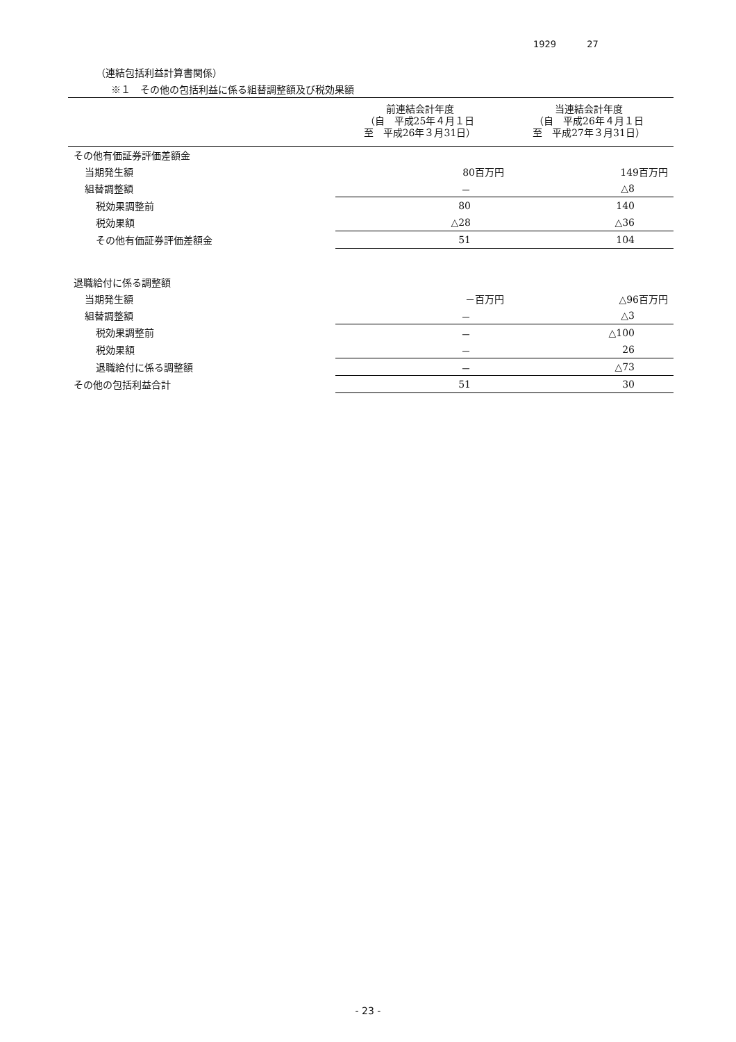1929 27
（連結包括利益計算書関係）
※１　その他の包括利益に係る組替調整額及び税効果額
| | 前連結会計年度 （自 平成25年４月１日 至 平成26年３月31日） | 当連結会計年度 （自 平成26年４月１日 至 平成27年３月31日） |
| --- | --- | --- |
| その他有価証券評価差額金 | | |
| 当期発生額 | 80百万円 | 149百万円 |
| 組替調整額 | － | △8 |
| 税効果調整前 | 80 | 140 |
| 税効果額 | △28 | △36 |
| その他有価証券評価差額金 | 51 | 104 |
| 退職給付に係る調整額 | | |
| 当期発生額 | －百万円 | △96百万円 |
| 組替調整額 | － | △3 |
| 税効果調整前 | － | △100 |
| 税効果額 | － | 26 |
| 退職給付に係る調整額 | － | △73 |
| その他の包括利益合計 | 51 | 30 |
- 23 -